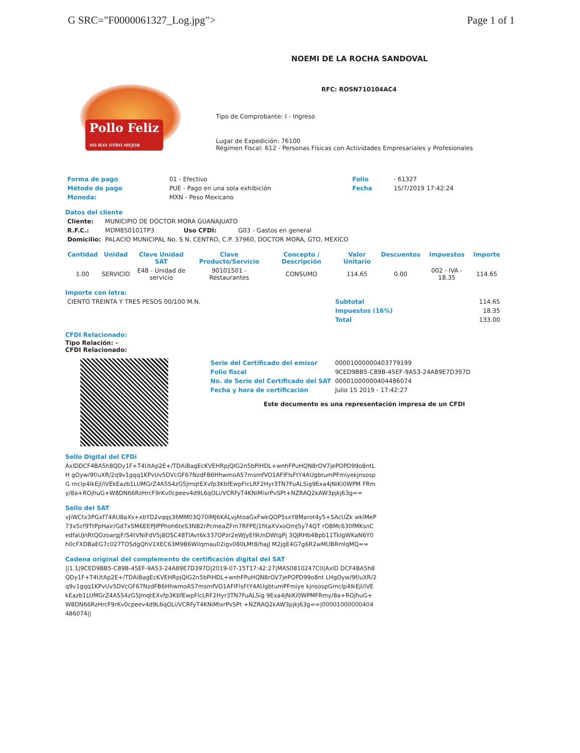G SRC="F0000061327_Log.jpg"> Page 1 of 1
Pollo Feliz
NO HAY OTRO MEJOR
NOEMI DE LA ROCHA SANDOVAL
RFC: ROSN710104AC4
Tipo de Comprobante: I - Ingreso
Lugar de Expedición: 76100
Régimen Fiscal: 612 - Personas Físicas con Actividades Empresariales y Profesionales
| Forma de pago | 01 - Efectivo | Folio | - 61327 |
| Método de pago | PUE - Pago en una sola exhibición | Fecha | 15/7/2019 17:42:24 |
| Moneda: | MXN - Peso Mexicano | | |
Datos del cliente
| Cliente: | MUNICIPIO DE DOCTOR MORA GUANAJUATO | | |
| R.F.C.: | MDM850101TP3 | Uso CFDI: | G03 - Gastos en general |
| Domicilio: | PALACIO MUNICIPAL No. S N, CENTRO, C.P. 37960, DOCTOR MORA, GTO, MEXICO | | |
| Cantidad | Unidad | Clave Unidad SAT | Clave Producto/Servicio | Concepto / Descripción | Valor Unitario | Descuentos | Impuestos | Importe |
| --- | --- | --- | --- | --- | --- | --- | --- | --- |
| 1.00 | SERVICIO | E48 - Unidad de servicio | 90101501 - Restaurantes | CONSUMO | 114.65 | 0.00 | 002 - IVA - 18.35 | 114.65 |
Importe con letra:
| CIENTO TREINTA Y TRES PESOS 00/100 M.N. | Subtotal | 114.65 |
| | Impuestos (16%) | 18.35 |
| | Total | 133.00 |
CFDI Relacionado:
Tipo Relación: -
CFDI Relacionado:
| Serie del Certificado del emisor | 00001000000403779199 |
| Folio fiscal | 9CED9BB5-C89B-45EF-9A53-24A89E7D397D |
| No. de Serie del Certificado del SAT | 00001000000404486074 |
| Fecha y hora de certificación | Julio 15 2019 - 17:42:27 |
Este documento es una representación impresa de un CFDI
Sello Digital del CFDi
AxlDDCF4BA5h8QDy1F+T4UtAp2E+/TDAiBagEcKVEHRpjQIG2n5bPiHDL+wnhFPuHQN8rOV7jePOPD99o8ntLH gOyw/9f/uXR/2q9v1gqq1KPvUv5DVcGF67NzdFB6HhwmoA57msmfVO1AFIFlsFtY4AUgbtumPFmiyekjnsospG rnclp4IkEjl/iVEkEazb1LUMGrZ4A5S4zG5JmqtEXvfp3KbfEwpFlcLRF2Hyr3TN7FuALSig9Exa4jNiKi0WPM FRmy/8a+ROjhuG+W8DN66RzHrcF9rKv0cpeev4d9L6qOLi/VCRFyT4KNiMlxrPvSPt+NZRAQ2kAW3pjkj63g==
Sello del SAT
vJiWCtx3PGxf74AU8aXs+xbYD2vqqs36MM03Q70IMJ6KALvjAtoaGxFwkQOP5sxY8Marot4y5+SAcUZk wklMeP73x5cf9TtPpHair/Gd7x5M6EEPJIPPhoh6teS3NB2rPcmeaZFm7RFPEj1fitaXVxoOmJ5y74QT rOBMc630fMKsnCedfaUJnRtQOzoargjF/S4tVNiFdV5j8OSC48TIAvt6k337OPzr2eWJyEl9UnDWtgPj 3QJRHb4Bpb11TkIgWKaN6Y0h0cFXDBaEG7c027TOSdgQhV1XEC63M9B6Wilqmau02igv080LMt8/hajJ M2jgE4G7g6R2wMUBRmlqMQ==
Cadena original del complemento de certificación digital del SAT
||1.1|9CED9BB5-C89B-45EF-9A53-24A89E7D397D|2019-07-15T17:42:27|MAS0810247C0|AxlD DCF4BA5h8QDy1F+T4UtAp2E+/TDAiBagEcKVEHRpjQIG2n5bPiHDL+wnhFPuHQN8rOV7jePOPD99o8nt LHgOyw/9f/uXR/2q9v1gqq1KPvUv5DVcGF67NzdFB6HhwmoA57msmfVO1AFIFlsFtY4AUgbtumPFmiye kjnsospGrnclp4IkEjl/iVEkEazb1LUMGrZ4A5S4zG5JmqtEXvfp3KbfEwpFlcLRF2Hyr3TN7FuALSig 9Exa4jNiKi0WPMFRmy/8a+ROjhuG+W8DN66RzHrcF9rKv0cpeev4d9L6qOLi/VCRFyT4KNiMlxrPvSPt +NZRAQ2kAW3pjkj63g==|00001000000404486074||